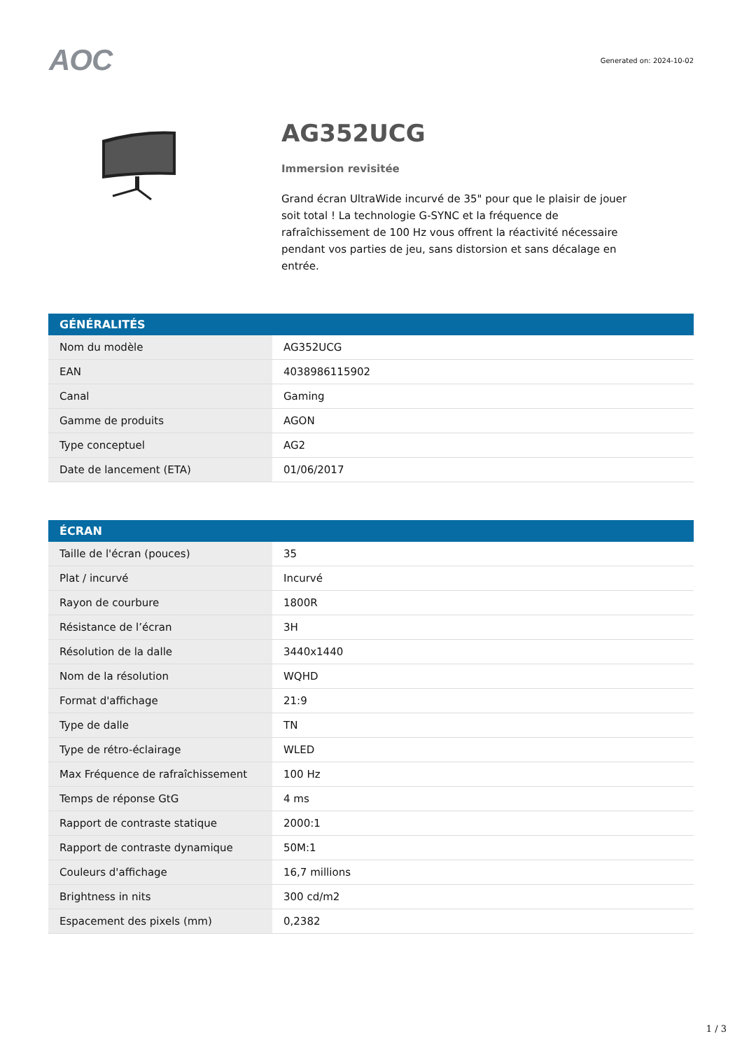AOC
Generated on: 2024-10-02
AG352UCG
Immersion revisitée
Grand écran UltraWide incurvé de 35" pour que le plaisir de jouer soit total ! La technologie G-SYNC et la fréquence de rafraîchissement de 100 Hz vous offrent la réactivité nécessaire pendant vos parties de jeu, sans distorsion et sans décalage en entrée.
| GÉNÉRALITÉS | |
| --- | --- |
| Nom du modèle | AG352UCG |
| EAN | 4038986115902 |
| Canal | Gaming |
| Gamme de produits | AGON |
| Type conceptuel | AG2 |
| Date de lancement (ETA) | 01/06/2017 |
| ÉCRAN | |
| --- | --- |
| Taille de l'écran (pouces) | 35 |
| Plat / incurvé | Incurvé |
| Rayon de courbure | 1800R |
| Résistance de l’écran | 3H |
| Résolution de la dalle | 3440x1440 |
| Nom de la résolution | WQHD |
| Format d'affichage | 21:9 |
| Type de dalle | TN |
| Type de rétro-éclairage | WLED |
| Max Fréquence de rafraîchissement | 100 Hz |
| Temps de réponse GtG | 4 ms |
| Rapport de contraste statique | 2000:1 |
| Rapport de contraste dynamique | 50M:1 |
| Couleurs d'affichage | 16,7 millions |
| Brightness in nits | 300 cd/m2 |
| Espacement des pixels (mm) | 0,2382 |
1 / 3